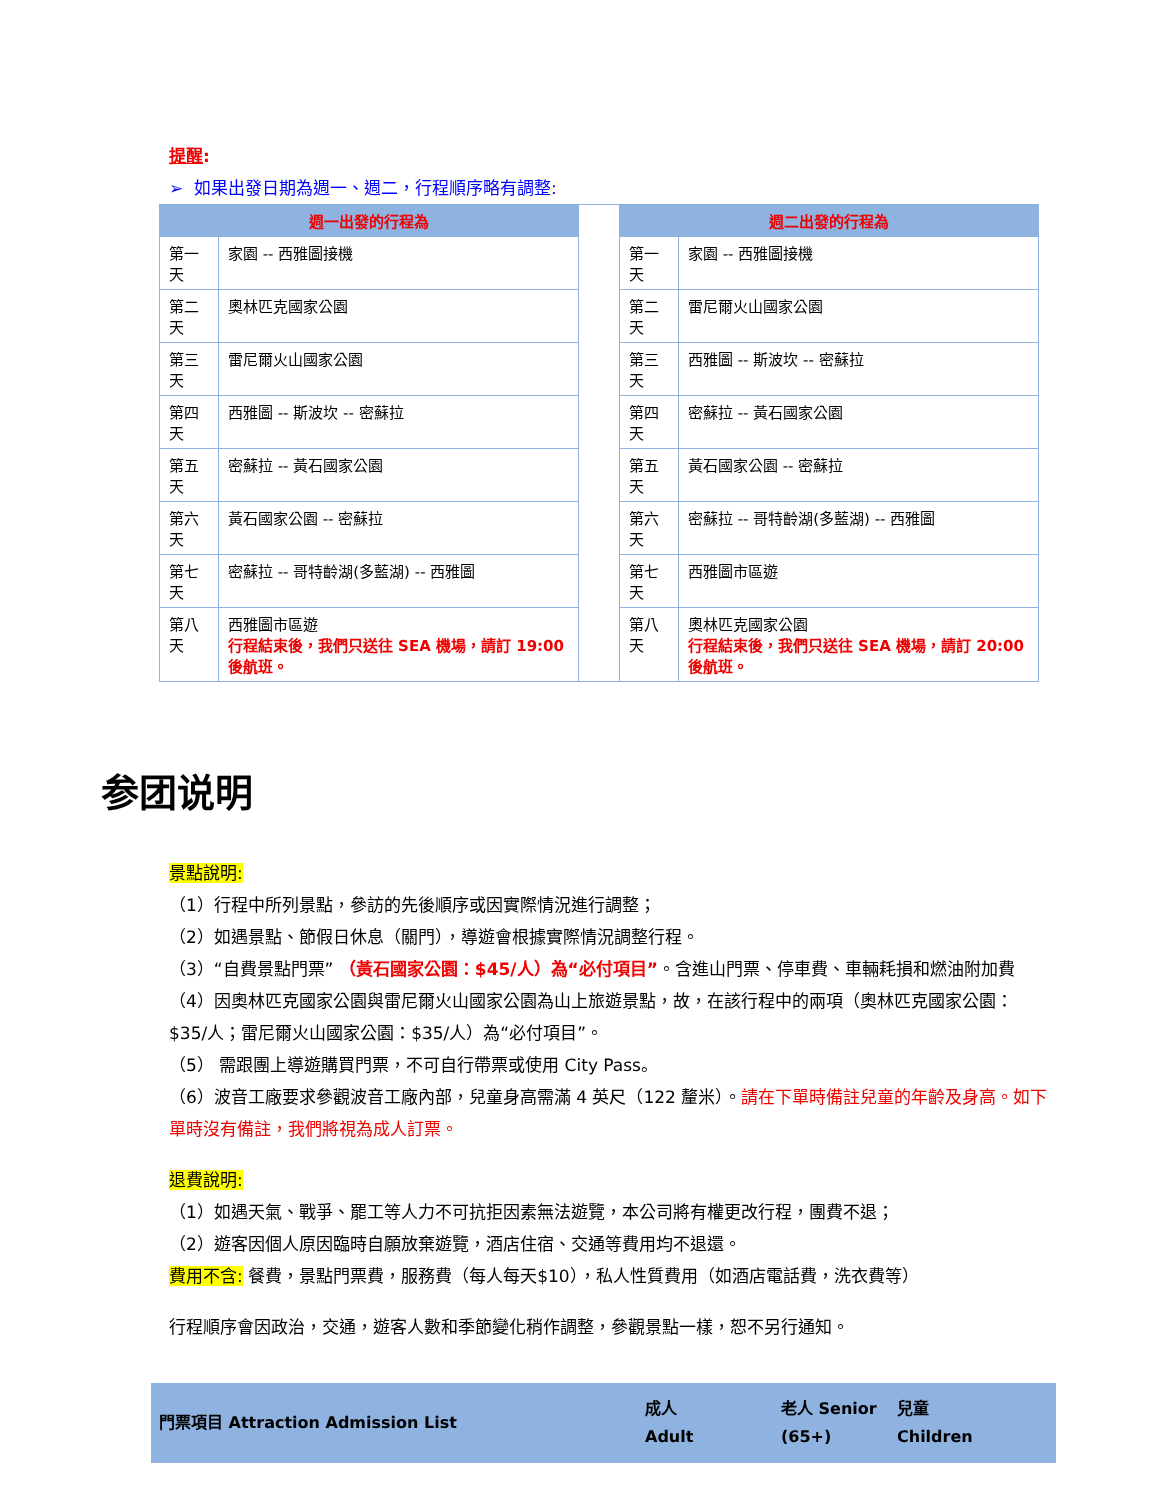提醒:
➢ 如果出發日期為週一、週二，行程順序略有調整:
| 週一出發的行程為 | | | 週二出發的行程為 | |
| 第一天 | 家園 -- 西雅圖接機 | | 第一天 | 家園 -- 西雅圖接機 |
| 第二天 | 奧林匹克國家公園 | | 第二天 | 雷尼爾火山國家公園 |
| 第三天 | 雷尼爾火山國家公園 | | 第三天 | 西雅圖 -- 斯波坎 -- 密蘇拉 |
| 第四天 | 西雅圖 -- 斯波坎 -- 密蘇拉 | | 第四天 | 密蘇拉 -- 黃石國家公園 |
| 第五天 | 密蘇拉 -- 黃石國家公園 | | 第五天 | 黃石國家公園 -- 密蘇拉 |
| 第六天 | 黃石國家公園 -- 密蘇拉 | | 第六天 | 密蘇拉 -- 哥特齡湖(多藍湖) -- 西雅圖 |
| 第七天 | 密蘇拉 -- 哥特齡湖(多藍湖) -- 西雅圖 | | 第七天 | 西雅圖市區遊 |
| 第八天 | 西雅圖市區遊 行程結束後，我們只送往 SEA 機場，請訂 19:00 後航班。 | | 第八天 | 奧林匹克國家公園 行程結束後，我們只送往 SEA 機場，請訂 20:00 後航班。 |
参团说明
景點說明:
（1）行程中所列景點，參訪的先後順序或因實際情況進行調整；
（2）如遇景點、節假日休息（關門），導遊會根據實際情況調整行程。
（3）“自費景點門票” （黃石國家公園：$45/人）為“必付項目”。含進山門票、停車費、車輛耗損和燃油附加費
（4）因奧林匹克國家公園與雷尼爾火山國家公園為山上旅遊景點，故，在該行程中的兩項（奧林匹克國家公園：$35/人；雷尼爾火山國家公園：$35/人）為“必付項目”。
（5） 需跟團上導遊購買門票，不可自行帶票或使用 City Pass。
（6）波音工廠要求參觀波音工廠內部，兒童身高需滿 4 英尺（122 釐米）。請在下單時備註兒童的年齡及身高。如下單時沒有備註，我們將視為成人訂票。
退費說明:
（1）如遇天氣、戰爭、罷工等人力不可抗拒因素無法遊覽，本公司將有權更改行程，團費不退；
（2）遊客因個人原因臨時自願放棄遊覽，酒店住宿、交通等費用均不退還。
費用不含: 餐費，景點門票費，服務費（每人每天$10），私人性質費用（如酒店電話費，洗衣費等）
行程順序會因政治，交通，遊客人數和季節變化稍作調整，參觀景點一樣，恕不另行通知。
| 門票項目 Attraction Admission List | 成人 Adult | 老人 Senior (65+) | 兒童 Children |
| --- | --- | --- | --- |